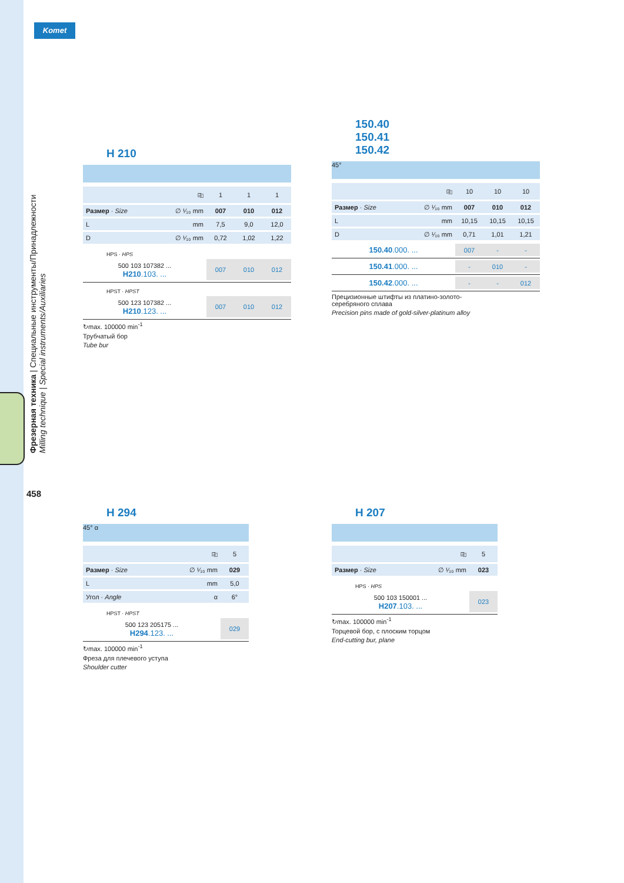Komet
Фрезерная техника | Специальные инструменты/Принадлежности
Milling technique | Special instruments/Auxiliaries
458
H 210
| ⎘ | 1 | 1 | 1 |
| Размер · Size ∅ ¹⁄₁₀ mm | 007 | 010 | 012 |
| L mm | 7,5 | 9,0 | 12,0 |
| D ∅ ¹⁄₁₀ mm | 0,72 | 1,02 | 1,22 |
HPS · HPS
| 500 103 107382 ... H210 .103. ... | 007 | 010 | 012 |
HPST · HPST
| 500 123 107382 ... H210 .123. ... | 007 | 010 | 012 |
↻max. 100000 min<sup>-1</sup>
Трубчатый бор
Tube bur
150.40
150.41
150.42
45°
| ⎘ | 10 | 10 | 10 |
| Размер · Size ∅ ¹⁄₁₀ mm | 007 | 010 | 012 |
| L mm | 10,15 | 10,15 | 10,15 |
| D ∅ ¹⁄₁₀ mm | 0,71 | 1,01 | 1,21 |
| 150.40 .000. ... | 007 | - | - |
| 150.41 .000. ... | - | 010 | - |
| 150.42 .000. ... | - | - | 012 |
Прецизионные штифты из платино-золото-
серебряного сплава
Precision pins made of gold-silver-platinum alloy
H 294
45° α
| ⎘ | 5 |
| Размер · Size ∅ ¹⁄₁₀ mm | 029 |
| L mm | 5,0 |
| Угол · Angle α | 6° |
HPST · HPST
| 500 123 205175 ... H294 .123. ... | 029 |
↻max. 100000 min<sup>-1</sup>
Фреза для плечевого уступа
Shoulder cutter
H 207
| ⎘ | 5 |
| Размер · Size ∅ ¹⁄₁₀ mm | 023 |
HPS · HPS
| 500 103 150001 ... H207 .103. ... | 023 |
↻max. 100000 min<sup>-1</sup>
Торцевой бор, с плоским торцом
End-cutting bur, plane